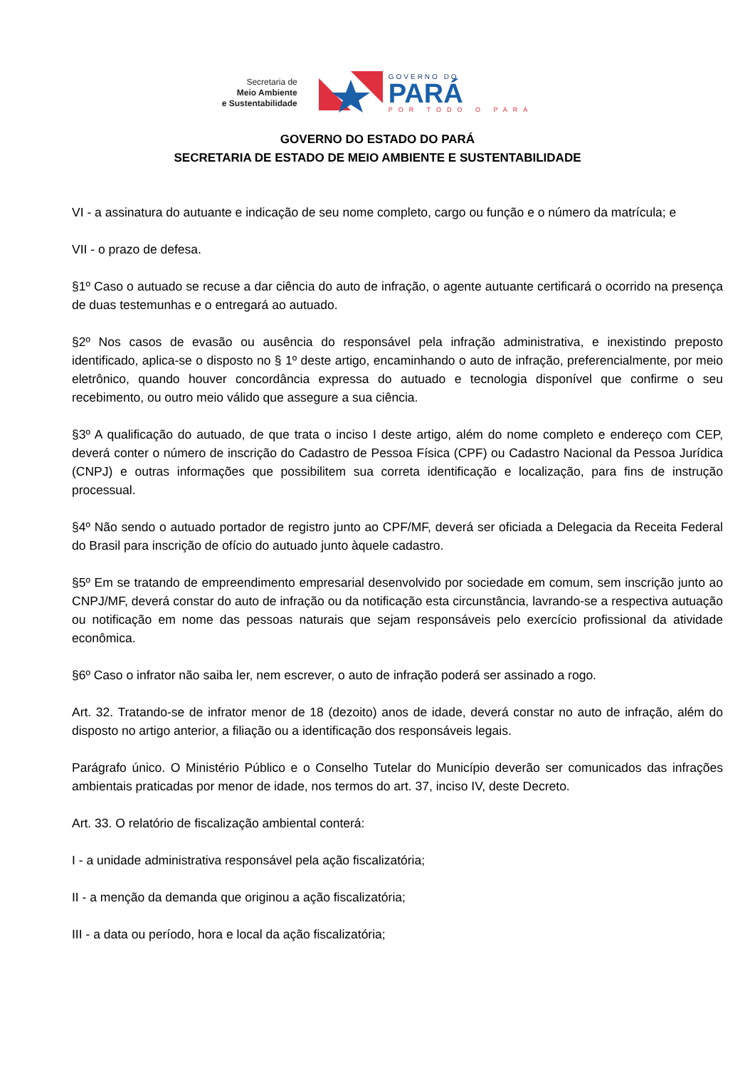Secretaria de
Meio Ambiente
e Sustentabilidade
GOVERNO DO
PARÁ
POR TODO O PARÁ
GOVERNO DO ESTADO DO PARÁ
SECRETARIA DE ESTADO DE MEIO AMBIENTE E SUSTENTABILIDADE
VI - a assinatura do autuante e indicação de seu nome completo, cargo ou função e o número da matrícula; e
VII - o prazo de defesa.
§1º Caso o autuado se recuse a dar ciência do auto de infração, o agente autuante certificará o ocorrido na presença de duas testemunhas e o entregará ao autuado.
§2º Nos casos de evasão ou ausência do responsável pela infração administrativa, e inexistindo preposto identificado, aplica-se o disposto no § 1º deste artigo, encaminhando o auto de infração, preferencialmente, por meio eletrônico, quando houver concordância expressa do autuado e tecnologia disponível que confirme o seu recebimento, ou outro meio válido que assegure a sua ciência.
§3º A qualificação do autuado, de que trata o inciso I deste artigo, além do nome completo e endereço com CEP, deverá conter o número de inscrição do Cadastro de Pessoa Física (CPF) ou Cadastro Nacional da Pessoa Jurídica (CNPJ) e outras informações que possibilitem sua correta identificação e localização, para fins de instrução processual.
§4º Não sendo o autuado portador de registro junto ao CPF/MF, deverá ser oficiada a Delegacia da Receita Federal do Brasil para inscrição de ofício do autuado junto àquele cadastro.
§5º Em se tratando de empreendimento empresarial desenvolvido por sociedade em comum, sem inscrição junto ao CNPJ/MF, deverá constar do auto de infração ou da notificação esta circunstância, lavrando-se a respectiva autuação ou notificação em nome das pessoas naturais que sejam responsáveis pelo exercício profissional da atividade econômica.
§6º Caso o infrator não saiba ler, nem escrever, o auto de infração poderá ser assinado a rogo.
Art. 32. Tratando-se de infrator menor de 18 (dezoito) anos de idade, deverá constar no auto de infração, além do disposto no artigo anterior, a filiação ou a identificação dos responsáveis legais.
Parágrafo único. O Ministério Público e o Conselho Tutelar do Município deverão ser comunicados das infrações ambientais praticadas por menor de idade, nos termos do art. 37, inciso IV, deste Decreto.
Art. 33. O relatório de fiscalização ambiental conterá:
I - a unidade administrativa responsável pela ação fiscalizatória;
II - a menção da demanda que originou a ação fiscalizatória;
III - a data ou período, hora e local da ação fiscalizatória;